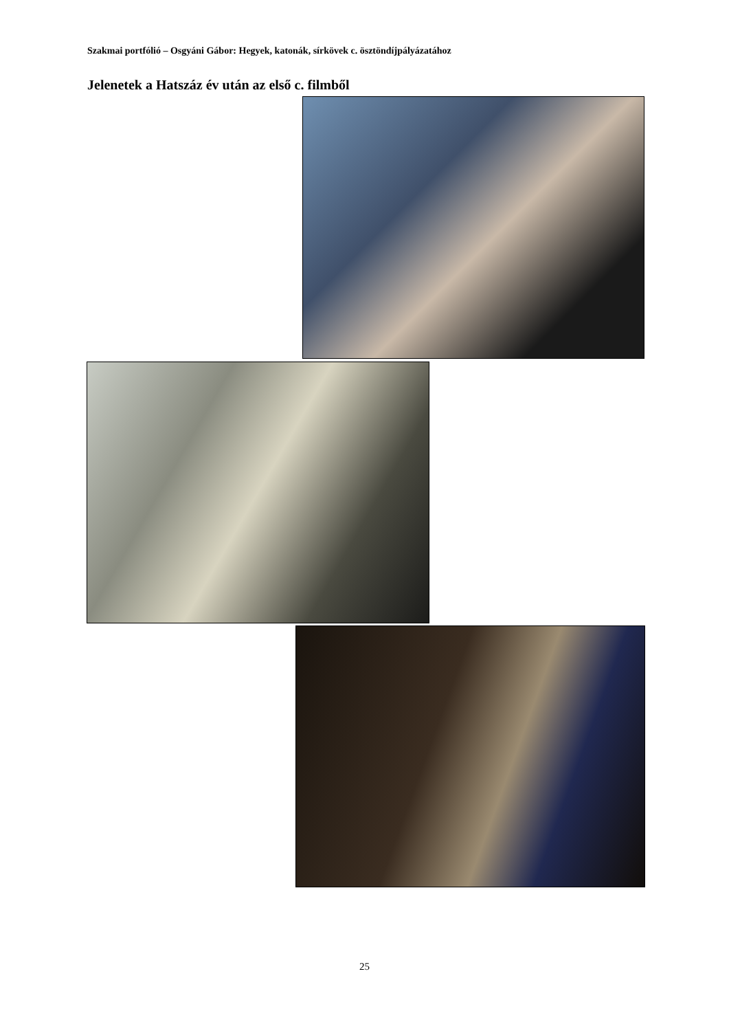Szakmai portfólió – Osgyáni Gábor: Hegyek, katonák, sírkövek c. ösztöndíjpályázatához
Jelenetek a Hatszáz év után az első c. filmből
25